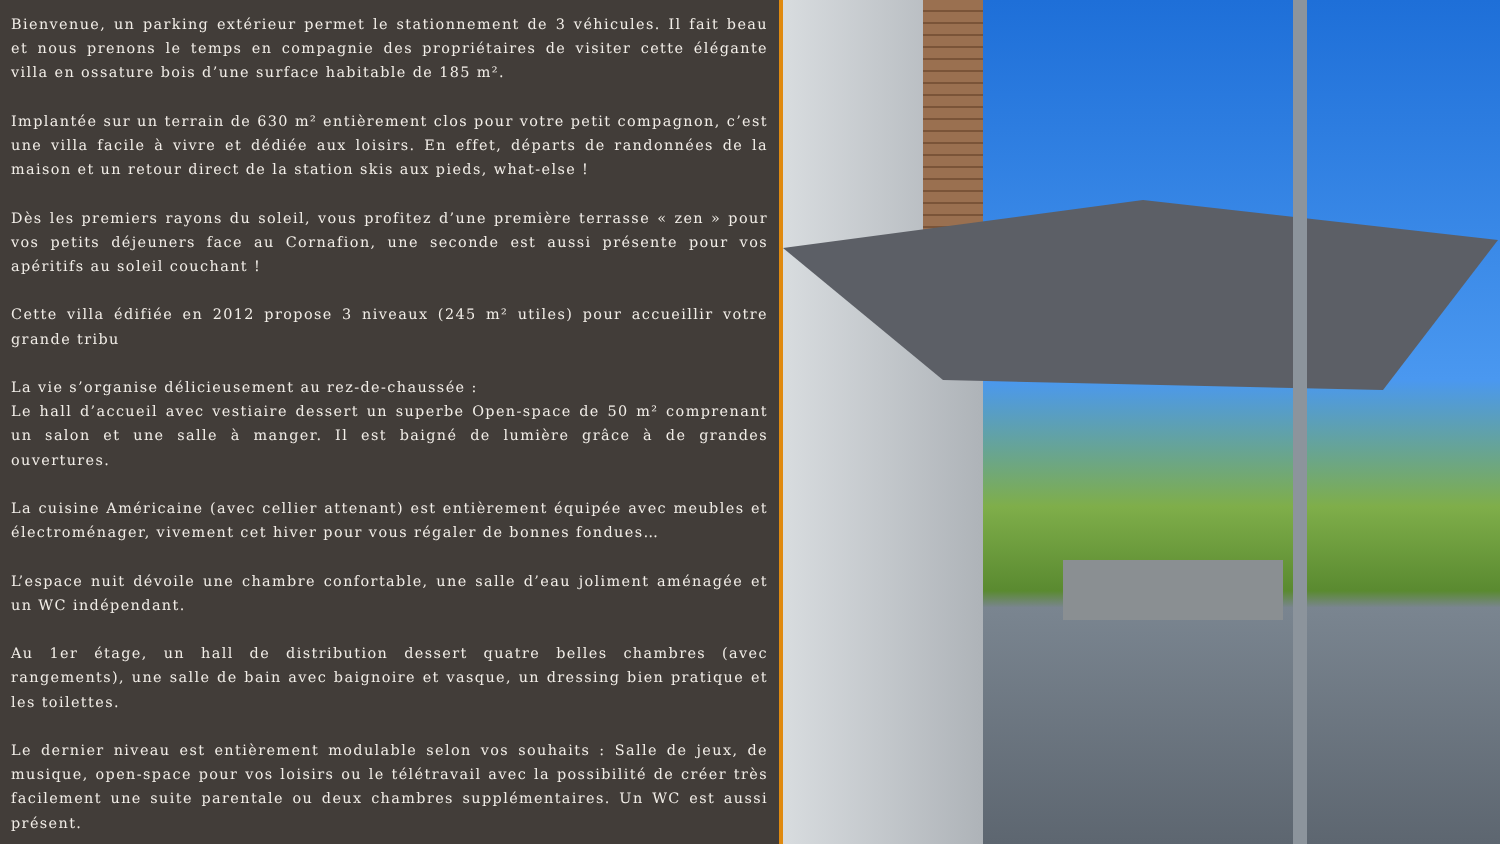Bienvenue, un parking extérieur permet le stationnement de 3 véhicules. Il fait beau et nous prenons le temps en compagnie des propriétaires de visiter cette élégante villa en ossature bois d’une surface habitable de 185 m².
Implantée sur un terrain de 630 m² entièrement clos pour votre petit compagnon, c’est une villa facile à vivre et dédiée aux loisirs. En effet, départs de randonnées de la maison et un retour direct de la station skis aux pieds, what-else !
Dès les premiers rayons du soleil, vous profitez d’une première terrasse « zen » pour vos petits déjeuners face au Cornafion, une seconde est aussi présente pour vos apéritifs au soleil couchant !
Cette villa édifiée en 2012 propose 3 niveaux (245 m² utiles) pour accueillir votre grande tribu
La vie s’organise délicieusement au rez-de-chaussée :
Le hall d’accueil avec vestiaire dessert un superbe Open-space de 50 m² comprenant un salon et une salle à manger. Il est baigné de lumière grâce à de grandes ouvertures.
La cuisine Américaine (avec cellier attenant) est entièrement équipée avec meubles et électroménager, vivement cet hiver pour vous régaler de bonnes fondues…
L’espace nuit dévoile une chambre confortable, une salle d’eau joliment aménagée et un WC indépendant.
Au 1er étage, un hall de distribution dessert quatre belles chambres (avec rangements), une salle de bain avec baignoire et vasque, un dressing bien pratique et les toilettes.
Le dernier niveau est entièrement modulable selon vos souhaits : Salle de jeux, de musique, open-space pour vos loisirs ou le télétravail avec la possibilité de créer très facilement une suite parentale ou deux chambres supplémentaires. Un WC est aussi présent.